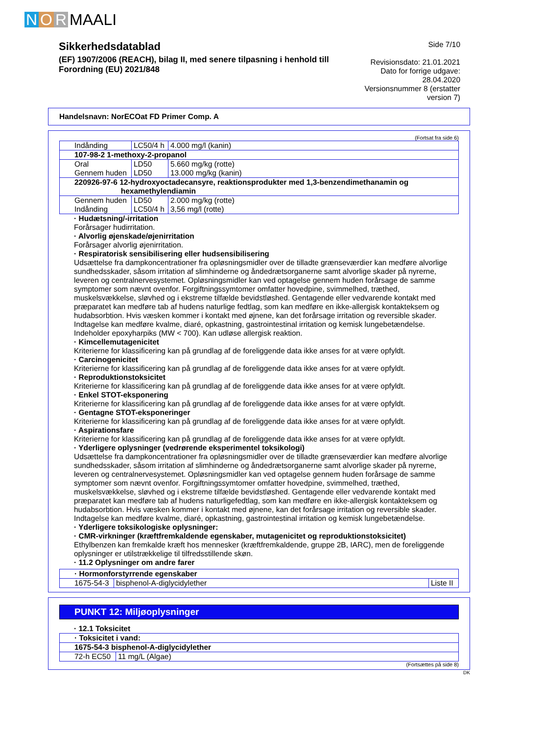N O R MAALI
Sikkerhedsdatablad
(EF) 1907/2006 (REACH), bilag II, med senere tilpasning i henhold till Forordning (EU) 2021/848
Side 7/10
Revisionsdato: 21.01.2021
Dato for forrige udgave: 28.04.2020
Versionsnummer 8 (erstatter version 7)
Handelsnavn: NorECOat FD Primer Comp. A
(Fortsat fra side 6)
| Indånding | LC50/4 h | 4.000 mg/l (kanin) |
| 107-98-2 1-methoxy-2-propanol | | |
| Oral Gennem huden | LD50 LD50 | 5.660 mg/kg (rotte) 13.000 mg/kg (kanin) |
| 220926-97-6 12-hydroxyoctadecansyre, reaktionsprodukter med 1,3-benzendimethanamin og hexamethylendiamin | | |
| Gennem huden Indånding | LD50 LC50/4 h | 2.000 mg/kg (rotte) 3,56 mg/l (rotte) |
· Hudætsning/-irritation
Forårsager hudirritation.
· Alvorlig øjenskade/øjenirritation
Forårsager alvorlig øjenirritation.
· Respiratorisk sensibilisering eller hudsensibilisering
Udsættelse fra dampkoncentrationer fra opløsningsmidler over de tilladte grænseværdier kan medføre alvorlige sundhedsskader, såsom irritation af slimhinderne og åndedrætsorganerne samt alvorlige skader på nyrerne, leveren og centralnervesystemet. Opløsningsmidler kan ved optagelse gennem huden forårsage de samme symptomer som nævnt ovenfor. Forgiftningssymtomer omfatter hovedpine, svimmelhed, træthed, muskelsvækkelse, sløvhed og i ekstreme tilfælde bevidstløshed. Gentagende eller vedvarende kontakt med præparatet kan medføre tab af hudens naturlige fedtlag, som kan medføre en ikke-allergisk kontakteksem og hudabsorbtion. Hvis væsken kommer i kontakt med øjnene, kan det forårsage irritation og reversible skader. Indtagelse kan medføre kvalme, diaré, opkastning, gastrointestinal irritation og kemisk lungebetændelse. Indeholder epoxyharpiks (MW < 700). Kan udløse allergisk reaktion.
· Kimcellemutagenicitet
Kriterierne for klassificering kan på grundlag af de foreliggende data ikke anses for at være opfyldt.
· Carcinogenicitet
Kriterierne for klassificering kan på grundlag af de foreliggende data ikke anses for at være opfyldt.
· Reproduktionstoksicitet
Kriterierne for klassificering kan på grundlag af de foreliggende data ikke anses for at være opfyldt.
· Enkel STOT-eksponering
Kriterierne for klassificering kan på grundlag af de foreliggende data ikke anses for at være opfyldt.
· Gentagne STOT-eksponeringer
Kriterierne for klassificering kan på grundlag af de foreliggende data ikke anses for at være opfyldt.
· Aspirationsfare
Kriterierne for klassificering kan på grundlag af de foreliggende data ikke anses for at være opfyldt.
· Yderligere oplysninger (vedrørende eksperimentel toksikologi)
Udsættelse fra dampkoncentrationer fra opløsningsmidler over de tilladte grænseværdier kan medføre alvorlige sundhedsskader, såsom irritation af slimhinderne og åndedrætsorganerne samt alvorlige skader på nyrerne, leveren og centralnervesystemet. Opløsningsmidler kan ved optagelse gennem huden forårsage de samme symptomer som nævnt ovenfor. Forgiftningssymtomer omfatter hovedpine, svimmelhed, træthed, muskelsvækkelse, sløvhed og i ekstreme tilfælde bevidstløshed. Gentagende eller vedvarende kontakt med præparatet kan medføre tab af hudens naturligefedtlag, som kan medføre en ikke-allergisk kontakteksem og hudabsorbtion. Hvis væsken kommer i kontakt med øjnene, kan det forårsage irritation og reversible skader. Indtagelse kan medføre kvalme, diaré, opkastning, gastrointestinal irritation og kemisk lungebetændelse.
· Yderligere toksikologiske oplysninger:
· CMR-virkninger (kræftfremkaldende egenskaber, mutagenicitet og reproduktionstoksicitet)
Ethylbenzen kan fremkalde kræft hos mennesker (kræftfremkaldende, gruppe 2B, IARC), men de foreliggende oplysninger er utilstrækkelige til tilfredsstillende skøn.
· 11.2 Oplysninger om andre farer
| · Hormonforstyrrende egenskaber | | |
| 1675-54-3 | bisphenol-A-diglycidylether | Liste II |
PUNKT 12: Miljøoplysninger
· 12.1 Toksicitet
| · Toksicitet i vand: | |
| 1675-54-3 bisphenol-A-diglycidylether | |
| 72-h EC50 | 11 mg/L (Algae) |
(Fortsættes på side 8)
DK